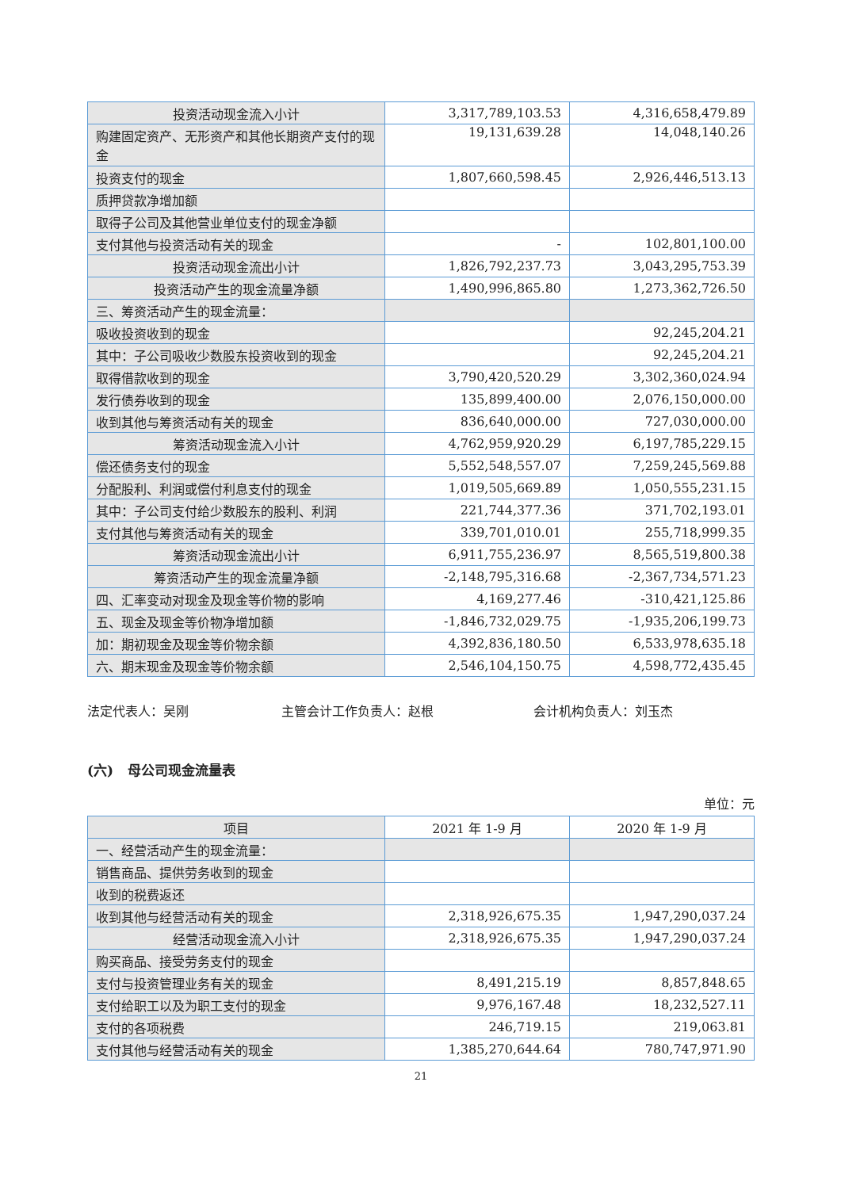| 投资活动现金流入小计 | 3,317,789,103.53 | 4,316,658,479.89 |
| 购建固定资产、无形资产和其他长期资产支付的现金 | 19,131,639.28 | 14,048,140.26 |
| 投资支付的现金 | 1,807,660,598.45 | 2,926,446,513.13 |
| 质押贷款净增加额 | | |
| 取得子公司及其他营业单位支付的现金净额 | | |
| 支付其他与投资活动有关的现金 | - | 102,801,100.00 |
| 投资活动现金流出小计 | 1,826,792,237.73 | 3,043,295,753.39 |
| 投资活动产生的现金流量净额 | 1,490,996,865.80 | 1,273,362,726.50 |
| 三、筹资活动产生的现金流量： | | |
| 吸收投资收到的现金 | | 92,245,204.21 |
| 其中：子公司吸收少数股东投资收到的现金 | | 92,245,204.21 |
| 取得借款收到的现金 | 3,790,420,520.29 | 3,302,360,024.94 |
| 发行债券收到的现金 | 135,899,400.00 | 2,076,150,000.00 |
| 收到其他与筹资活动有关的现金 | 836,640,000.00 | 727,030,000.00 |
| 筹资活动现金流入小计 | 4,762,959,920.29 | 6,197,785,229.15 |
| 偿还债务支付的现金 | 5,552,548,557.07 | 7,259,245,569.88 |
| 分配股利、利润或偿付利息支付的现金 | 1,019,505,669.89 | 1,050,555,231.15 |
| 其中：子公司支付给少数股东的股利、利润 | 221,744,377.36 | 371,702,193.01 |
| 支付其他与筹资活动有关的现金 | 339,701,010.01 | 255,718,999.35 |
| 筹资活动现金流出小计 | 6,911,755,236.97 | 8,565,519,800.38 |
| 筹资活动产生的现金流量净额 | -2,148,795,316.68 | -2,367,734,571.23 |
| 四、汇率变动对现金及现金等价物的影响 | 4,169,277.46 | -310,421,125.86 |
| 五、现金及现金等价物净增加额 | -1,846,732,029.75 | -1,935,206,199.73 |
| 加：期初现金及现金等价物余额 | 4,392,836,180.50 | 6,533,978,635.18 |
| 六、期末现金及现金等价物余额 | 2,546,104,150.75 | 4,598,772,435.45 |
法定代表人：吴刚 主管会计工作负责人：赵根 会计机构负责人：刘玉杰
(六) 母公司现金流量表
单位：元
| 项目 | 2021 年 1-9 月 | 2020 年 1-9 月 |
| --- | --- | --- |
| 一、经营活动产生的现金流量： | | |
| 销售商品、提供劳务收到的现金 | | |
| 收到的税费返还 | | |
| 收到其他与经营活动有关的现金 | 2,318,926,675.35 | 1,947,290,037.24 |
| 经营活动现金流入小计 | 2,318,926,675.35 | 1,947,290,037.24 |
| 购买商品、接受劳务支付的现金 | | |
| 支付与投资管理业务有关的现金 | 8,491,215.19 | 8,857,848.65 |
| 支付给职工以及为职工支付的现金 | 9,976,167.48 | 18,232,527.11 |
| 支付的各项税费 | 246,719.15 | 219,063.81 |
| 支付其他与经营活动有关的现金 | 1,385,270,644.64 | 780,747,971.90 |
21